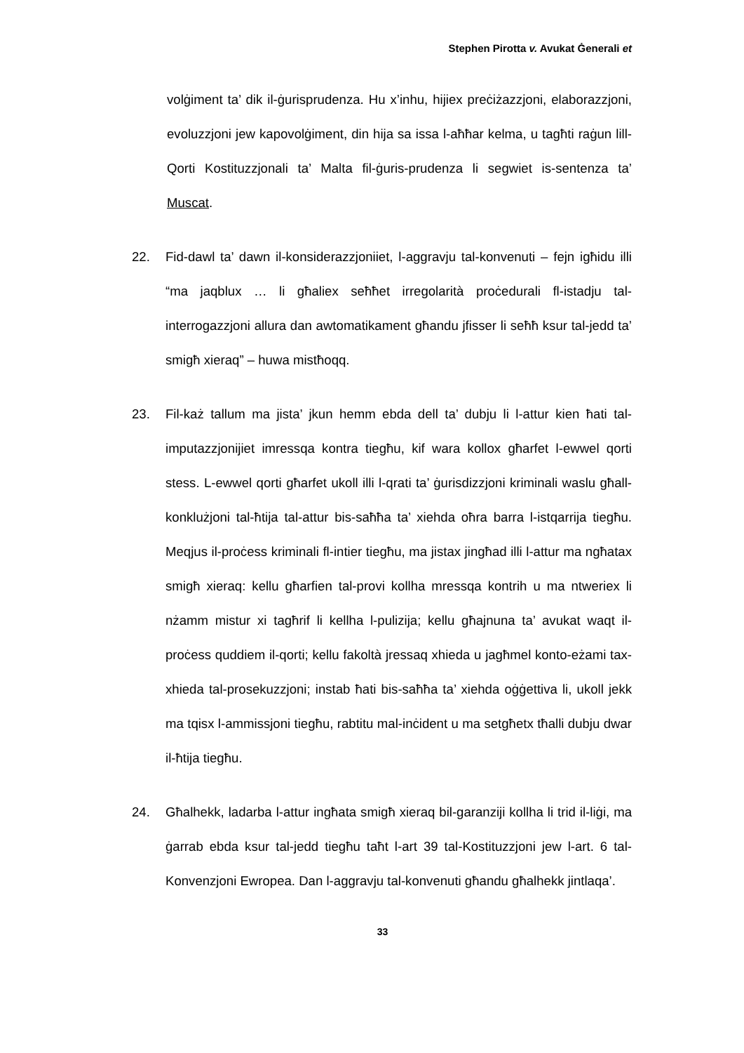Stephen Pirotta v. Avukat Ġenerali et
volġiment ta’ dik il-ġurisprudenza. Hu x’inhu, hijiex preċiżazzjoni, elaborazzjoni, evoluzzjoni jew kapovolġiment, din hija sa issa l-aħħar kelma, u tagħti raġun lill-Qorti Kostituzzjonali ta’ Malta fil-ġuris-prudenza li segwiet is-sentenza ta’ Muscat.
22. Fid-dawl ta’ dawn il-konsiderazzjoniiet, l-aggravju tal-konvenuti – fejn igħidu illi “ma jaqblux … li għaliex seħħet irregolarità proċedurali fl-istadju tal-interrogazzjoni allura dan awtomatikament għandu jfisser li seħħ ksur tal-jedd ta’ smigħ xieraq” – huwa mistħoqq.
23. Fil-każ tallum ma jista’ jkun hemm ebda dell ta’ dubju li l-attur kien ħati tal-imputazzjonijiet imressqa kontra tiegħu, kif wara kollox għarfet l-ewwel qorti stess. L-ewwel qorti għarfet ukoll illi l-qrati ta’ ġurisdizzjoni kriminali waslu għall-konklużjoni tal-ħtija tal-attur bis-saħħa ta’ xiehda oħra barra l-istqarrija tiegħu. Meqjus il-proċess kriminali fl-intier tiegħu, ma jistax jingħad illi l-attur ma ngħatax smigħ xieraq: kellu għarfien tal-provi kollha mressqa kontrih u ma ntweriex li nżamm mistur xi tagħrif li kellha l-pulizija; kellu għajnuna ta’ avukat waqt il-proċess quddiem il-qorti; kellu fakoltà jressaq xhieda u jagħmel konto-eżami tax-xhieda tal-prosekuzzjoni; instab ħati bis-saħħa ta’ xiehda oġġettiva li, ukoll jekk ma tqisx l-ammissjoni tiegħu, rabtitu mal-inċident u ma setgħetx tħalli dubju dwar il-ħtija tiegħu.
24. Għalhekk, ladarba l-attur ingħata smigħ xieraq bil-garanziji kollha li trid il-liġi, ma ġarrab ebda ksur tal-jedd tiegħu taħt l-art 39 tal-Kostituzzjoni jew l-art. 6 tal-Konvenzjoni Ewropea. Dan l-aggravju tal-konvenuti għandu għalhekk jintlaqa’.
33